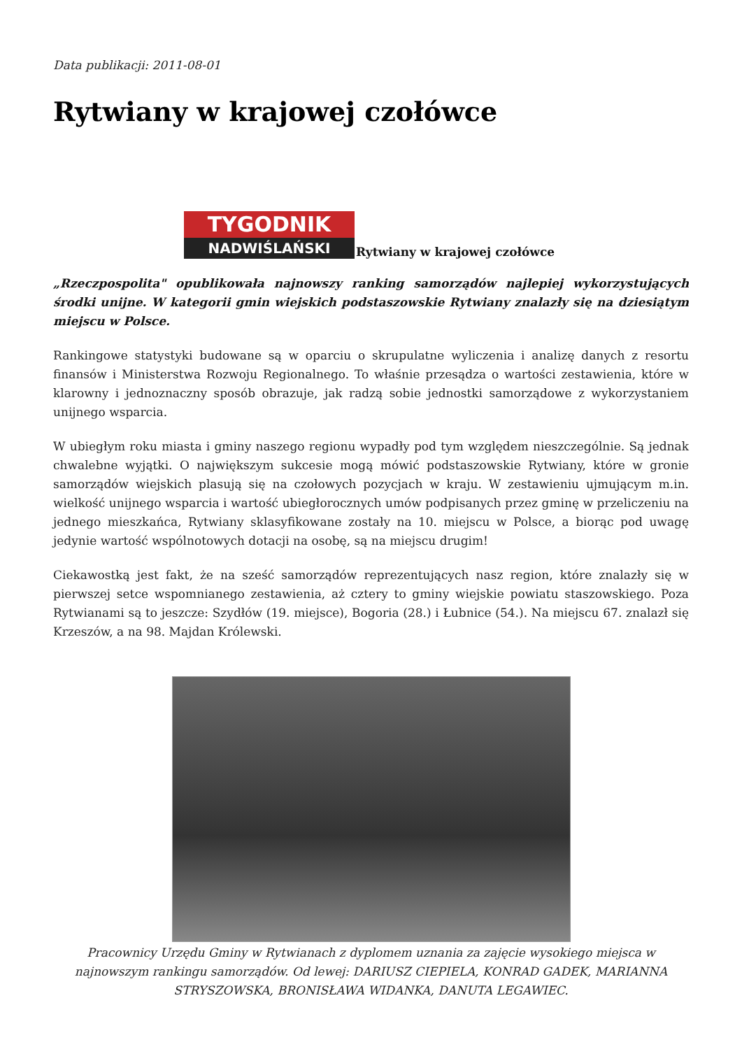Data publikacji: 2011-08-01
Rytwiany w krajowej czołówce
TYGODNIK
NADWIŚLAŃSKI
Rytwiany w krajowej czołówce
„Rzeczpospolita" opublikowała najnowszy ranking samorządów najlepiej wykorzystujących środki unijne. W kategorii gmin wiejskich podstaszowskie Rytwiany znalazły się na dziesiątym miejscu w Polsce.
Rankingowe statystyki budowane są w oparciu o skrupulatne wyliczenia i analizę danych z resortu finansów i Ministerstwa Rozwoju Regionalnego. To właśnie przesądza o wartości zestawienia, które w klarowny i jednoznaczny sposób obrazuje, jak radzą sobie jednostki samorządowe z wykorzystaniem unijnego wsparcia.
W ubiegłym roku miasta i gminy naszego regionu wypadły pod tym względem nieszczególnie. Są jednak chwalebne wyjątki. O największym sukcesie mogą mówić podstaszowskie Rytwiany, które w gronie samorządów wiejskich plasują się na czołowych pozycjach w kraju. W zestawieniu ujmującym m.in. wielkość unijnego wsparcia i wartość ubiegłorocznych umów podpisanych przez gminę w przeliczeniu na jednego mieszkańca, Rytwiany sklasyfikowane zostały na 10. miejscu w Polsce, a biorąc pod uwagę jedynie wartość wspólnotowych dotacji na osobę, są na miejscu drugim!
Ciekawostką jest fakt, że na sześć samorządów reprezentujących nasz region, które znalazły się w pierwszej setce wspomnianego zestawienia, aż cztery to gminy wiejskie powiatu staszowskiego. Poza Rytwianami są to jeszcze: Szydłów (19. miejsce), Bogoria (28.) i Łubnice (54.). Na miejscu 67. znalazł się Krzeszów, a na 98. Majdan Królewski.
Pracownicy Urzędu Gminy w Rytwianach z dyplomem uznania za zajęcie wysokiego miejsca w najnowszym rankingu samorządów. Od lewej: DARIUSZ CIEPIELA, KONRAD GADEK, MARIANNA STRYSZOWSKA, BRONISŁAWA WIDANKA, DANUTA LEGAWIEC.